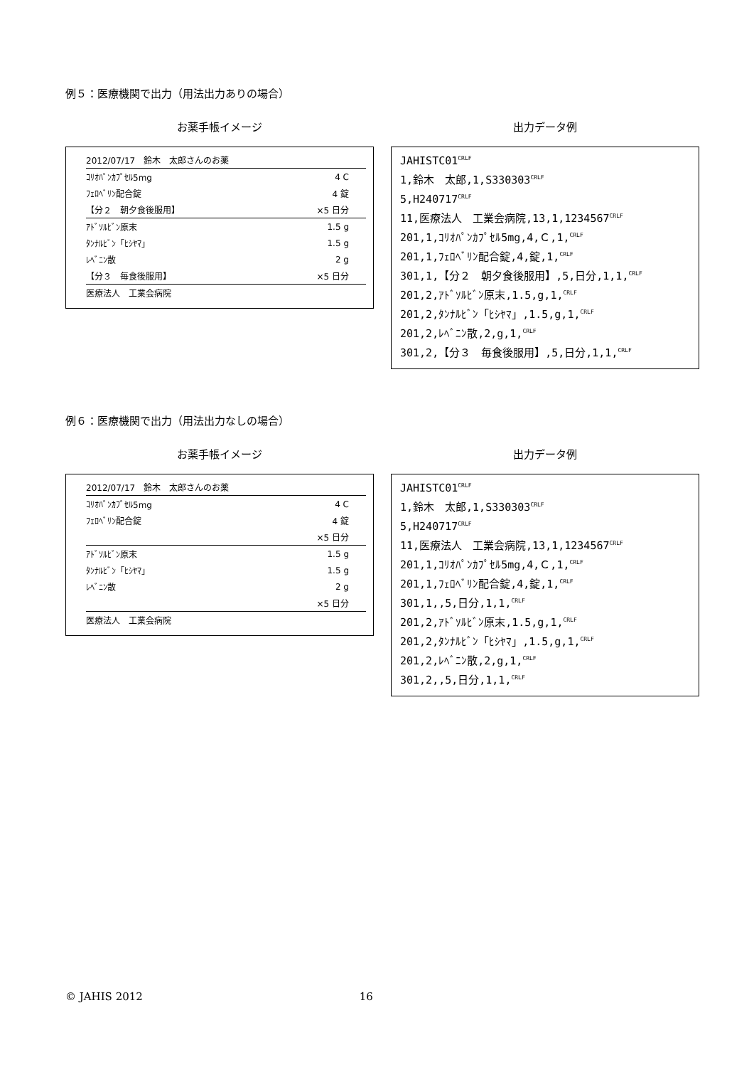例５：医療機関で出力（用法出力ありの場合）
お薬手帳イメージ
| 2012/07/17 鈴木 太郎さんのお薬 | |
| ｺﾘｵﾊﾟﾝｶﾌﾟｾﾙ5mg | 4 C |
| ﾌｪﾛﾍﾞﾘﾝ配合錠 | 4 錠 |
| 【分２ 朝夕食後服用】 | ×5 日分 |
| ｱﾄﾞｿﾙﾋﾞﾝ原末 | 1.5 g |
| ﾀﾝﾅﾙﾋﾞﾝ「ﾋｼﾔﾏ」 | 1.5 g |
| ﾚﾍﾞﾆﾝ散 | 2 g |
| 【分３ 毎食後服用】 | ×5 日分 |
| 医療法人 工業会病院 | |
出力データ例
JAHISTC01CRLF
1,鈴木　太郎,1,S330303CRLF
5,H240717CRLF
11,医療法人　工業会病院,13,1,1234567CRLF
201,1,ｺﾘｵﾊﾟﾝｶﾌﾟｾﾙ5mg,4,Ｃ,1,CRLF
201,1,ﾌｪﾛﾍﾞﾘﾝ配合錠,4,錠,1,CRLF
301,1,【分２　朝夕食後服用】,5,日分,1,1,CRLF
201,2,ｱﾄﾞｿﾙﾋﾞﾝ原末,1.5,g,1,CRLF
201,2,ﾀﾝﾅﾙﾋﾞﾝ「ﾋｼﾔﾏ」,1.5,g,1,CRLF
201,2,ﾚﾍﾞﾆﾝ散,2,g,1,CRLF
301,2,【分３　毎食後服用】,5,日分,1,1,CRLF
例６：医療機関で出力（用法出力なしの場合）
お薬手帳イメージ
| 2012/07/17 鈴木 太郎さんのお薬 | |
| ｺﾘｵﾊﾟﾝｶﾌﾟｾﾙ5mg | 4 C |
| ﾌｪﾛﾍﾞﾘﾝ配合錠 | 4 錠 |
| | ×5 日分 |
| ｱﾄﾞｿﾙﾋﾞﾝ原末 | 1.5 g |
| ﾀﾝﾅﾙﾋﾞﾝ「ﾋｼﾔﾏ」 | 1.5 g |
| ﾚﾍﾞﾆﾝ散 | 2 g |
| | ×5 日分 |
| 医療法人 工業会病院 | |
出力データ例
JAHISTC01CRLF
1,鈴木　太郎,1,S330303CRLF
5,H240717CRLF
11,医療法人　工業会病院,13,1,1234567CRLF
201,1,ｺﾘｵﾊﾟﾝｶﾌﾟｾﾙ5mg,4,Ｃ,1,CRLF
201,1,ﾌｪﾛﾍﾞﾘﾝ配合錠,4,錠,1,CRLF
301,1,,5,日分,1,1,CRLF
201,2,ｱﾄﾞｿﾙﾋﾞﾝ原末,1.5,g,1,CRLF
201,2,ﾀﾝﾅﾙﾋﾞﾝ「ﾋｼﾔﾏ」,1.5,g,1,CRLF
201,2,ﾚﾍﾞﾆﾝ散,2,g,1,CRLF
301,2,,5,日分,1,1,CRLF
© JAHIS 2012 16